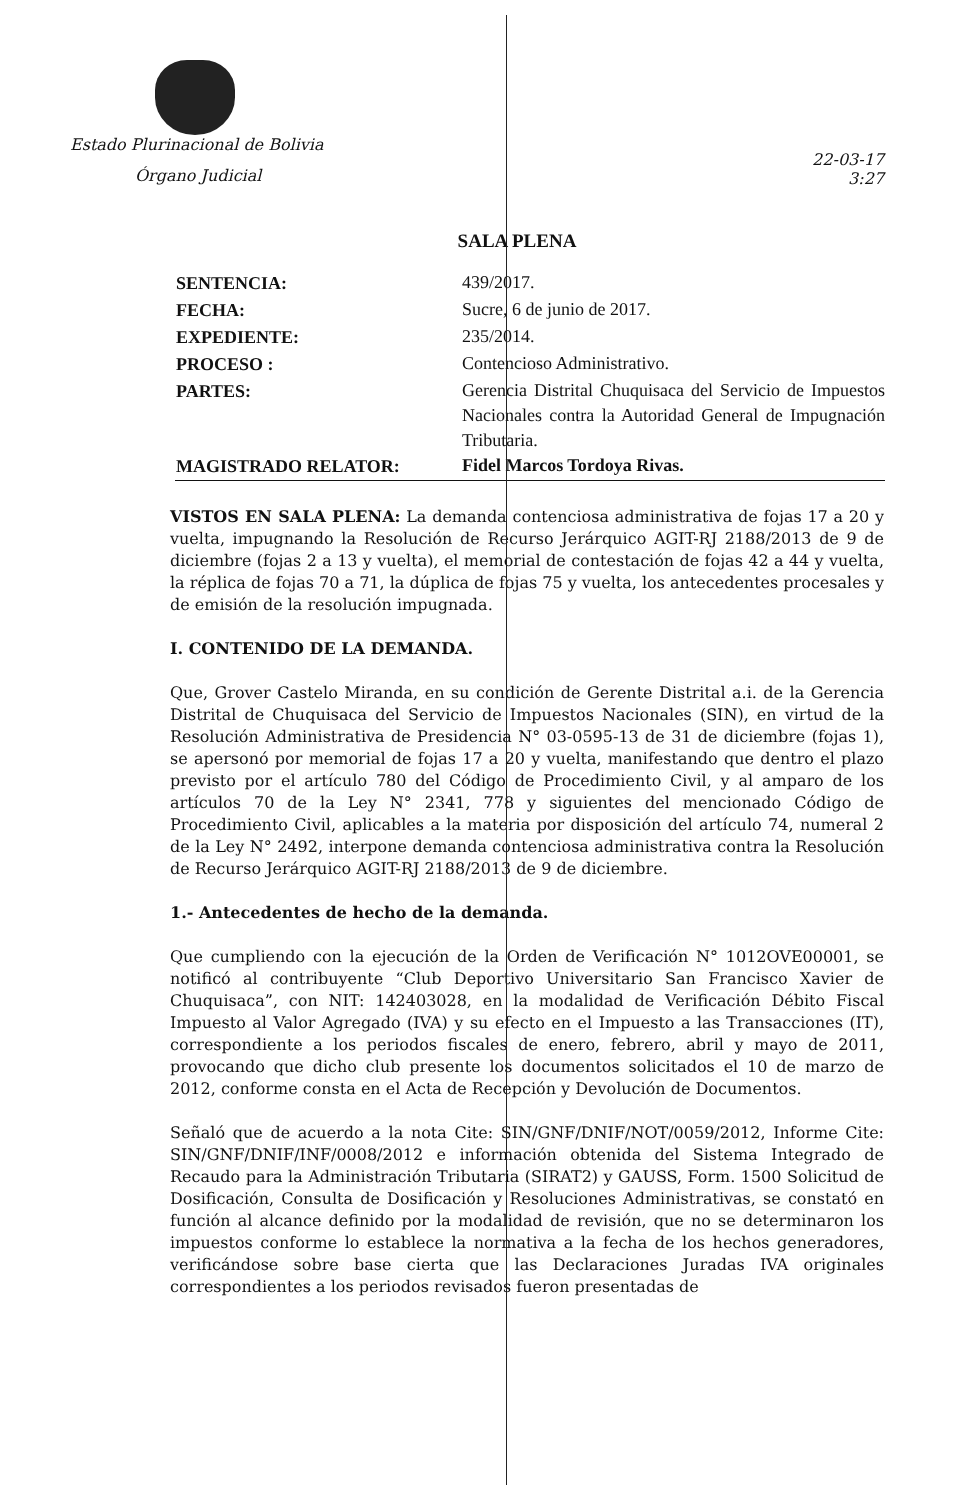Estado Plurinacional de Bolivia
Órgano Judicial
22-03-17
3:27
SALA PLENA
| SENTENCIA: | 439/2017. |
| FECHA: | Sucre, 6 de junio de 2017. |
| EXPEDIENTE: | 235/2014. |
| PROCESO : | Contencioso Administrativo. |
| PARTES: | Gerencia Distrital Chuquisaca del Servicio de Impuestos Nacionales contra la Autoridad General de Impugnación Tributaria. |
| MAGISTRADO RELATOR: | Fidel Marcos Tordoya Rivas. |
VISTOS EN SALA PLENA: La demanda contenciosa administrativa de fojas 17 a 20 y vuelta, impugnando la Resolución de Recurso Jerárquico AGIT-RJ 2188/2013 de 9 de diciembre (fojas 2 a 13 y vuelta), el memorial de contestación de fojas 42 a 44 y vuelta, la réplica de fojas 70 a 71, la dúplica de fojas 75 y vuelta, los antecedentes procesales y de emisión de la resolución impugnada.
I. CONTENIDO DE LA DEMANDA.
Que, Grover Castelo Miranda, en su condición de Gerente Distrital a.i. de la Gerencia Distrital de Chuquisaca del Servicio de Impuestos Nacionales (SIN), en virtud de la Resolución Administrativa de Presidencia N° 03-0595-13 de 31 de diciembre (fojas 1), se apersonó por memorial de fojas 17 a 20 y vuelta, manifestando que dentro el plazo previsto por el artículo 780 del Código de Procedimiento Civil, y al amparo de los artículos 70 de la Ley N° 2341, 778 y siguientes del mencionado Código de Procedimiento Civil, aplicables a la materia por disposición del artículo 74, numeral 2 de la Ley N° 2492, interpone demanda contenciosa administrativa contra la Resolución de Recurso Jerárquico AGIT-RJ 2188/2013 de 9 de diciembre.
1.- Antecedentes de hecho de la demanda.
Que cumpliendo con la ejecución de la Orden de Verificación N° 1012OVE00001, se notificó al contribuyente “Club Deportivo Universitario San Francisco Xavier de Chuquisaca”, con NIT: 142403028, en la modalidad de Verificación Débito Fiscal Impuesto al Valor Agregado (IVA) y su efecto en el Impuesto a las Transacciones (IT), correspondiente a los periodos fiscales de enero, febrero, abril y mayo de 2011, provocando que dicho club presente los documentos solicitados el 10 de marzo de 2012, conforme consta en el Acta de Recepción y Devolución de Documentos.
Señaló que de acuerdo a la nota Cite: SIN/GNF/DNIF/NOT/0059/2012, Informe Cite: SIN/GNF/DNIF/INF/0008/2012 e información obtenida del Sistema Integrado de Recaudo para la Administración Tributaria (SIRAT2) y GAUSS, Form. 1500 Solicitud de Dosificación, Consulta de Dosificación y Resoluciones Administrativas, se constató en función al alcance definido por la modalidad de revisión, que no se determinaron los impuestos conforme lo establece la normativa a la fecha de los hechos generadores, verificándose sobre base cierta que las Declaraciones Juradas IVA originales correspondientes a los periodos revisados fueron presentadas de